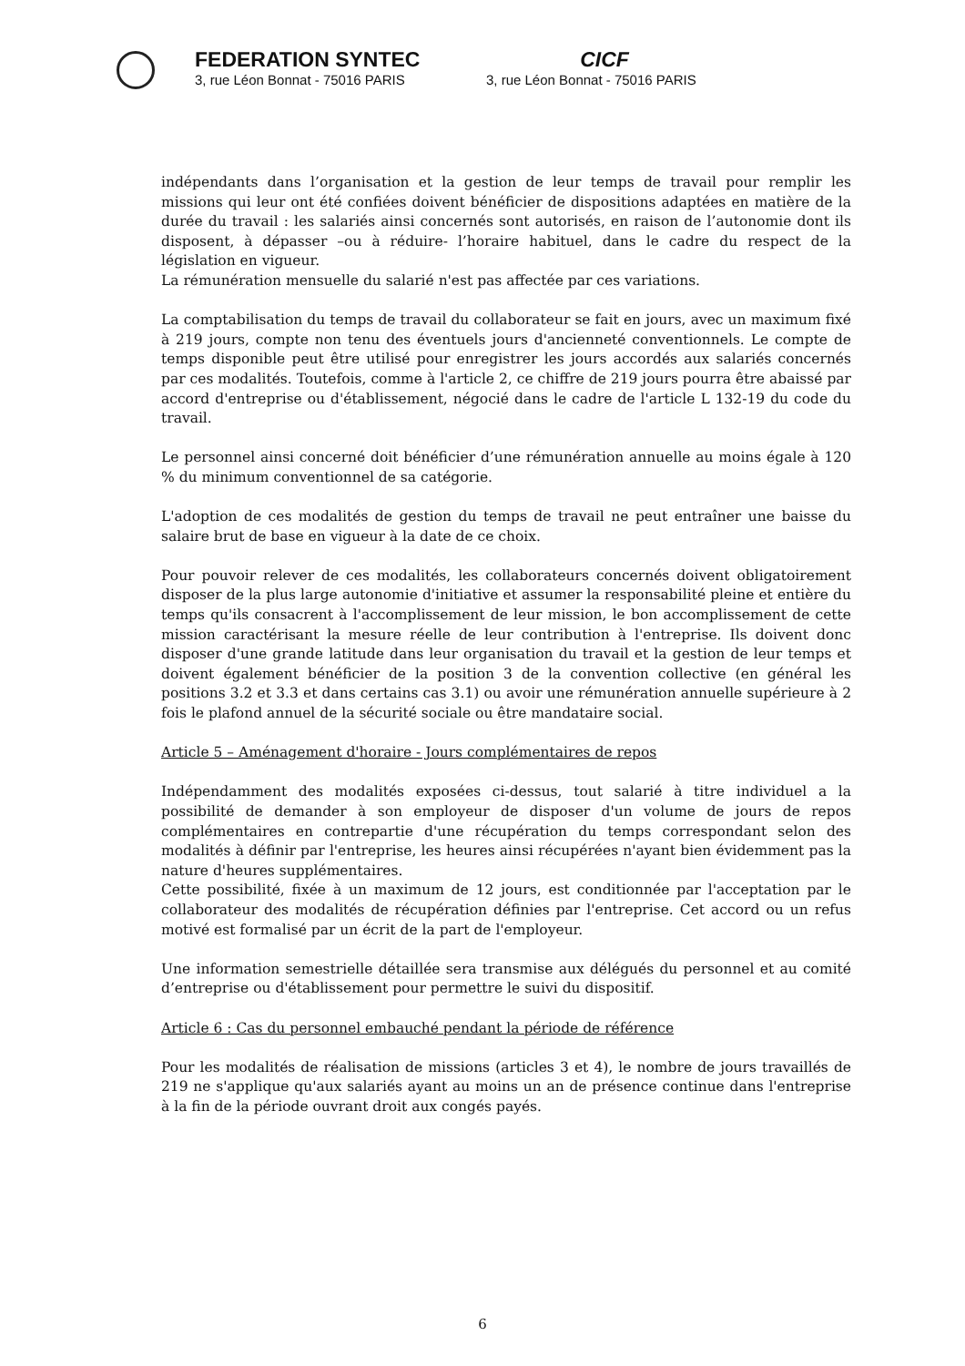FEDERATION SYNTEC
3, rue Léon Bonnat - 75016 PARIS
CICF
3, rue Léon Bonnat - 75016 PARIS
indépendants dans l’organisation et la gestion de leur temps de travail pour remplir les missions qui leur ont été confiées doivent bénéficier de dispositions adaptées en matière de la durée du travail : les salariés ainsi concernés sont autorisés, en raison de l’autonomie dont ils disposent, à dépasser –ou à réduire- l’horaire habituel, dans le cadre du respect de la législation en vigueur.
La rémunération mensuelle du salarié n'est pas affectée par ces variations.
La comptabilisation du temps de travail du collaborateur se fait en jours, avec un maximum fixé à 219 jours, compte non tenu des éventuels jours d'ancienneté conventionnels. Le compte de temps disponible peut être utilisé pour enregistrer les jours accordés aux salariés concernés par ces modalités. Toutefois, comme à l'article 2, ce chiffre de 219 jours pourra être abaissé par accord d'entreprise ou d'établissement, négocié dans le cadre de l'article L 132-19 du code du travail.
Le personnel ainsi concerné doit bénéficier d’une rémunération annuelle au moins égale à 120 % du minimum conventionnel de sa catégorie.
L'adoption de ces modalités de gestion du temps de travail ne peut entraîner une baisse du salaire brut de base en vigueur à la date de ce choix.
Pour pouvoir relever de ces modalités, les collaborateurs concernés doivent obligatoirement disposer de la plus large autonomie d'initiative et assumer la responsabilité pleine et entière du temps qu'ils consacrent à l'accomplissement de leur mission, le bon accomplissement de cette mission caractérisant la mesure réelle de leur contribution à l'entreprise. Ils doivent donc disposer d'une grande latitude dans leur organisation du travail et la gestion de leur temps et doivent également bénéficier de la position 3 de la convention collective (en général les positions 3.2 et 3.3 et dans certains cas 3.1) ou avoir une rémunération annuelle supérieure à 2 fois le plafond annuel de la sécurité sociale ou être mandataire social.
Article 5 – Aménagement d'horaire - Jours complémentaires de repos
Indépendamment des modalités exposées ci-dessus, tout salarié à titre individuel a la possibilité de demander à son employeur de disposer d'un volume de jours de repos complémentaires en contrepartie d'une récupération du temps correspondant selon des modalités à définir par l'entreprise, les heures ainsi récupérées n'ayant bien évidemment pas la nature d'heures supplémentaires.
Cette possibilité, fixée à un maximum de 12 jours, est conditionnée par l'acceptation par le collaborateur des modalités de récupération définies par l'entreprise. Cet accord ou un refus motivé est formalisé par un écrit de la part de l'employeur.
Une information semestrielle détaillée sera transmise aux délégués du personnel et au comité d’entreprise ou d'établissement pour permettre le suivi du dispositif.
Article 6 : Cas du personnel embauché pendant la période de référence
Pour les modalités de réalisation de missions (articles 3 et 4), le nombre de jours travaillés de 219 ne s'applique qu'aux salariés ayant au moins un an de présence continue dans l'entreprise à la fin de la période ouvrant droit aux congés payés.
6